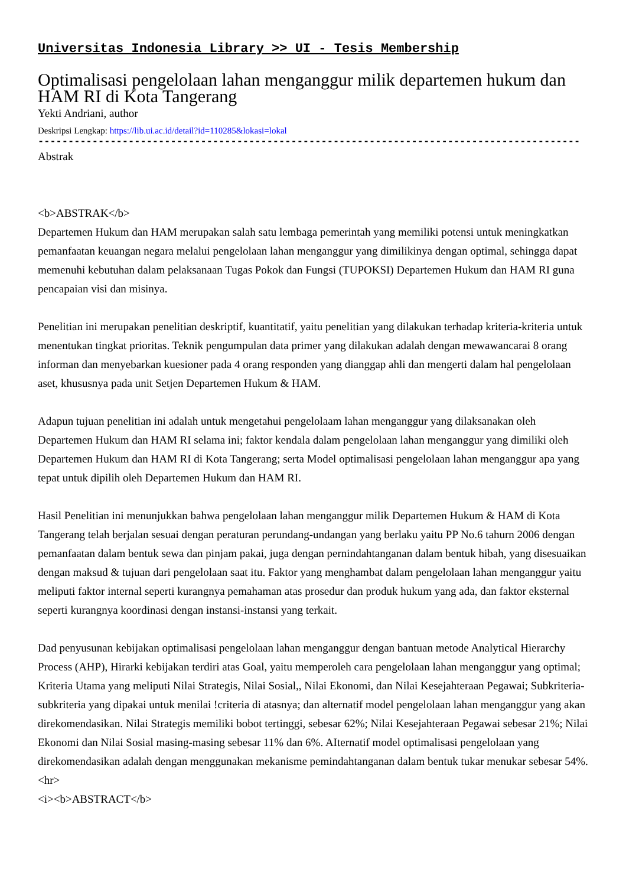Universitas Indonesia Library >> UI - Tesis Membership
Optimalisasi pengelolaan lahan menganggur milik departemen hukum dan HAM RI di Kota Tangerang
Yekti Andriani, author
Deskripsi Lengkap: https://lib.ui.ac.id/detail?id=110285&lokasi=lokal
------------------------------------------------------------------------------------------
Abstrak
<b>ABSTRAK</b>
Departemen Hukum dan HAM merupakan salah satu lembaga pemerintah yang memiliki potensi untuk meningkatkan pemanfaatan keuangan negara melalui pengelolaan lahan menganggur yang dimilikinya dengan optimal, sehingga dapat memenuhi kebutuhan dalam pelaksanaan Tugas Pokok dan Fungsi (TUPOKSI) Departemen Hukum dan HAM RI guna pencapaian visi dan misinya.
Penelitian ini merupakan penelitian deskriptif, kuantitatif, yaitu penelitian yang dilakukan terhadap kriteria-kriteria untuk menentukan tingkat prioritas. Teknik pengumpulan data primer yang dilakukan adalah dengan mewawancarai 8 orang informan dan menyebarkan kuesioner pada 4 orang responden yang dianggap ahli dan mengerti dalam hal pengelolaan aset, khususnya pada unit Setjen Departemen Hukum & HAM.
Adapun tujuan penelitian ini adalah untuk mengetahui pengelolaam lahan menganggur yang dilaksanakan oleh Departemen Hukum dan HAM RI selama ini; faktor kendala dalam pengelolaan lahan menganggur yang dimiliki oleh Departemen Hukum dan HAM RI di Kota Tangerang; serta Model optimalisasi pengelolaan lahan menganggur apa yang tepat untuk dipilih oleh Departemen Hukum dan HAM RI.
Hasil Penelitian ini menunjukkan bahwa pengelolaan lahan menganggur milik Departemen Hukum & HAM di Kota Tangerang telah berjalan sesuai dengan peraturan perundang-undangan yang berlaku yaitu PP No.6 tahurn 2006 dengan pemanfaatan dalam bentuk sewa dan pinjam pakai, juga dengan pernindahtanganan dalam bentuk hibah, yang disesuaikan dengan maksud & tujuan dari pengelolaan saat itu. Faktor yang menghambat dalam pengelolaan lahan menganggur yaitu meliputi faktor internal seperti kurangnya pemahaman atas prosedur dan produk hukum yang ada, dan faktor eksternal seperti kurangnya koordinasi dengan instansi-instansi yang terkait.
Dad penyusunan kebijakan optimalisasi pengelolaan lahan menganggur dengan bantuan metode Analytical Hierarchy Process (AHP), Hirarki kebijakan terdiri atas Goal, yaitu memperoleh cara pengelolaan lahan menganggur yang optimal; Kriteria Utama yang meliputi Nilai Strategis, Nilai Sosial,, Nilai Ekonomi, dan Nilai Kesejahteraan Pegawai; Subkriteria-subkriteria yang dipakai untuk menilai !criteria di atasnya; dan alternatif model pengelolaan lahan menganggur yang akan direkomendasikan. Nilai Strategis memiliki bobot tertinggi, sebesar 62%; Nilai Kesejahteraan Pegawai sebesar 21%; Nilai Ekonomi dan Nilai Sosial masing-masing sebesar 11% dan 6%. AIternatif model optimalisasi pengelolaan yang direkomendasikan adalah dengan menggunakan mekanisme pemindahtanganan dalam bentuk tukar menukar sebesar 54%.
<hr>
<i><b>ABSTRACT</b>